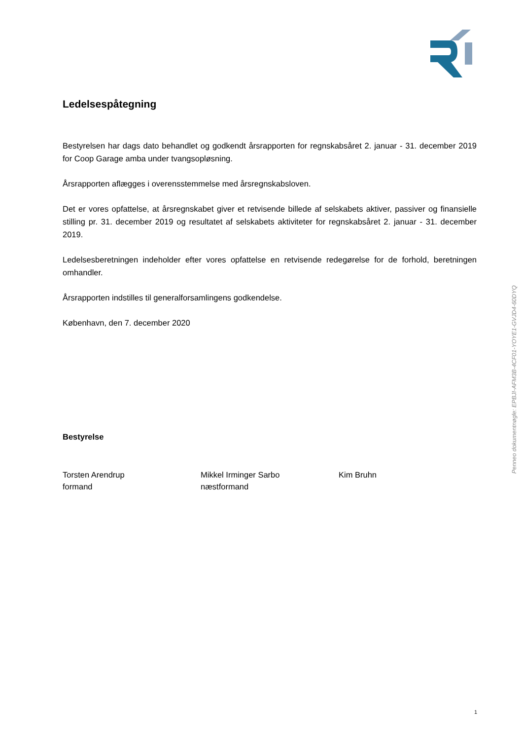Ledelsespåtegning
Bestyrelsen har dags dato behandlet og godkendt årsrapporten for regnskabsåret 2. januar - 31. december 2019 for Coop Garage amba under tvangsopløsning.
Årsrapporten aflægges i overensstemmelse med årsregnskabsloven.
Det er vores opfattelse, at årsregnskabet giver et retvisende billede af selskabets aktiver, passiver og finansielle stilling pr. 31. december 2019 og resultatet af selskabets aktiviteter for regnskabsåret 2. januar - 31. december 2019.
Ledelsesberetningen indeholder efter vores opfattelse en retvisende redegørelse for de forhold, beretningen omhandler.
Årsrapporten indstilles til generalforsamlingens godkendelse.
København, den 7. december 2020
Bestyrelse
Torsten Arendrup
formand
Mikkel Irminger Sarbo
næstformand
Kim Bruhn
Penneo dokumentnøgle: EPBJI-AFM3B-4CF01-YOYE1-GVJD4-60DYQ
1